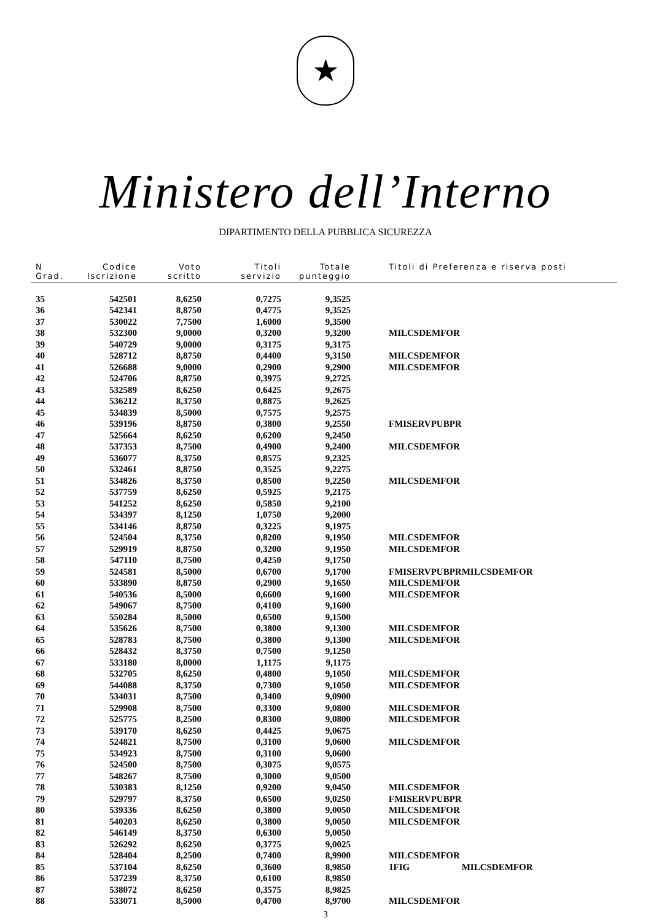★
Ministero dell’Interno
DIPARTIMENTO DELLA PUBBLICA SICUREZZA
| N Grad. | Codice Iscrizione | Voto scritto | Titoli servizio | Totale punteggio | Titoli di Preferenza e riserva posti | |
| --- | --- | --- | --- | --- | --- | --- |
| 35 | 542501 | 8,6250 | 0,7275 | 9,3525 | | |
| 36 | 542341 | 8,8750 | 0,4775 | 9,3525 | | |
| 37 | 530022 | 7,7500 | 1,6000 | 9,3500 | | |
| 38 | 532300 | 9,0000 | 0,3200 | 9,3200 | MILCSDEMFOR | |
| 39 | 540729 | 9,0000 | 0,3175 | 9,3175 | | |
| 40 | 528712 | 8,8750 | 0,4400 | 9,3150 | MILCSDEMFOR | |
| 41 | 526688 | 9,0000 | 0,2900 | 9,2900 | MILCSDEMFOR | |
| 42 | 524706 | 8,8750 | 0,3975 | 9,2725 | | |
| 43 | 532589 | 8,6250 | 0,6425 | 9,2675 | | |
| 44 | 536212 | 8,3750 | 0,8875 | 9,2625 | | |
| 45 | 534839 | 8,5000 | 0,7575 | 9,2575 | | |
| 46 | 539196 | 8,8750 | 0,3800 | 9,2550 | FMISERVPUBPR | |
| 47 | 525664 | 8,6250 | 0,6200 | 9,2450 | | |
| 48 | 537353 | 8,7500 | 0,4900 | 9,2400 | MILCSDEMFOR | |
| 49 | 536077 | 8,3750 | 0,8575 | 9,2325 | | |
| 50 | 532461 | 8,8750 | 0,3525 | 9,2275 | | |
| 51 | 534826 | 8,3750 | 0,8500 | 9,2250 | MILCSDEMFOR | |
| 52 | 537759 | 8,6250 | 0,5925 | 9,2175 | | |
| 53 | 541252 | 8,6250 | 0,5850 | 9,2100 | | |
| 54 | 534397 | 8,1250 | 1,0750 | 9,2000 | | |
| 55 | 534146 | 8,8750 | 0,3225 | 9,1975 | | |
| 56 | 524504 | 8,3750 | 0,8200 | 9,1950 | MILCSDEMFOR | |
| 57 | 529919 | 8,8750 | 0,3200 | 9,1950 | MILCSDEMFOR | |
| 58 | 547110 | 8,7500 | 0,4250 | 9,1750 | | |
| 59 | 524581 | 8,5000 | 0,6700 | 9,1700 | FMISERVPUBPR | MILCSDEMFOR |
| 60 | 533890 | 8,8750 | 0,2900 | 9,1650 | MILCSDEMFOR | |
| 61 | 540536 | 8,5000 | 0,6600 | 9,1600 | MILCSDEMFOR | |
| 62 | 549067 | 8,7500 | 0,4100 | 9,1600 | | |
| 63 | 550284 | 8,5000 | 0,6500 | 9,1500 | | |
| 64 | 535626 | 8,7500 | 0,3800 | 9,1300 | MILCSDEMFOR | |
| 65 | 528783 | 8,7500 | 0,3800 | 9,1300 | MILCSDEMFOR | |
| 66 | 528432 | 8,3750 | 0,7500 | 9,1250 | | |
| 67 | 533180 | 8,0000 | 1,1175 | 9,1175 | | |
| 68 | 532705 | 8,6250 | 0,4800 | 9,1050 | MILCSDEMFOR | |
| 69 | 544088 | 8,3750 | 0,7300 | 9,1050 | MILCSDEMFOR | |
| 70 | 534031 | 8,7500 | 0,3400 | 9,0900 | | |
| 71 | 529908 | 8,7500 | 0,3300 | 9,0800 | MILCSDEMFOR | |
| 72 | 525775 | 8,2500 | 0,8300 | 9,0800 | MILCSDEMFOR | |
| 73 | 539170 | 8,6250 | 0,4425 | 9,0675 | | |
| 74 | 524821 | 8,7500 | 0,3100 | 9,0600 | MILCSDEMFOR | |
| 75 | 534923 | 8,7500 | 0,3100 | 9,0600 | | |
| 76 | 524500 | 8,7500 | 0,3075 | 9,0575 | | |
| 77 | 548267 | 8,7500 | 0,3000 | 9,0500 | | |
| 78 | 530383 | 8,1250 | 0,9200 | 9,0450 | MILCSDEMFOR | |
| 79 | 529797 | 8,3750 | 0,6500 | 9,0250 | FMISERVPUBPR | |
| 80 | 539336 | 8,6250 | 0,3800 | 9,0050 | MILCSDEMFOR | |
| 81 | 540203 | 8,6250 | 0,3800 | 9,0050 | MILCSDEMFOR | |
| 82 | 546149 | 8,3750 | 0,6300 | 9,0050 | | |
| 83 | 526292 | 8,6250 | 0,3775 | 9,0025 | | |
| 84 | 528404 | 8,2500 | 0,7400 | 8,9900 | MILCSDEMFOR | |
| 85 | 537104 | 8,6250 | 0,3600 | 8,9850 | 1FIG | MILCSDEMFOR |
| 86 | 537239 | 8,3750 | 0,6100 | 8,9850 | | |
| 87 | 538072 | 8,6250 | 0,3575 | 8,9825 | | |
| 88 | 533071 | 8,5000 | 0,4700 | 8,9700 | MILCSDEMFOR | |
3